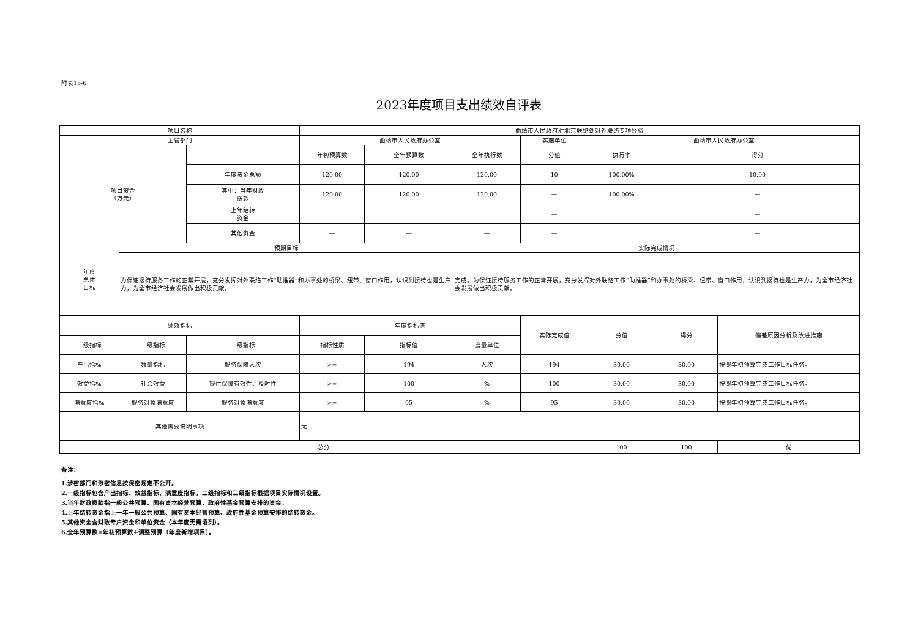附表15-6
2023年度项目支出绩效自评表
| 项目名称 | | | 曲靖市人民政府驻北京联络处对外联络专项经费 | | | | | | |
| 主管部门 | | | 曲靖市人民政府办公室 | | | 实施单位 | 曲靖市人民政府办公室 | | |
| 项目资金 （万元） | | | 年初预算数 | 全年预算数 | 全年执行数 | 分值 | 执行率 | 得分 | |
| | | 年度资金总额 | 120.00 | 120.00 | 120.00 | 10 | 100.00% | 10.00 | |
| | | 其中：当年财政 拨款 | 120.00 | 120.00 | 120.00 | — | 100.00% | — | |
| | | 上年结转 资金 | | | | — | | — | |
| | | 其他资金 | — | — | — | — | | — | |
| 年度 总体 目标 | 预期目标 | | | | 实际完成情况 | | | | |
| | 为保证接待服务工作的正常开展，充分发挥对外联络工作“助推器”和办事处的桥梁、纽带、窗口作用，认识到接待也是生产力，为全市经济社会发展做出积极贡献。 | | | | 完成。为保证接待服务工作的正常开展，充分发挥对外联络工作“助推器”和办事处的桥梁、纽带、窗口作用，认识到接待也是生产力，为全市经济社会发展做出积极贡献。 | | | | |
| 绩效指标 | | | 年度指标值 | | | 实际完成值 | 分值 | 得分 | 偏差原因分析及改进措施 |
| 一级指标 | 二级指标 | 三级指标 | 指标性质 | 指标值 | 度量单位 | | | | |
| 产出指标 | 数量指标 | 服务保障人次 | >= | 194 | 人次 | 194 | 30.00 | 30.00 | 按照年初预算完成工作目标任务。 |
| 效益指标 | 社会效益 | 提供保障有效性、及时性 | >= | 100 | % | 100 | 30.00 | 30.00 | 按照年初预算完成工作目标任务。 |
| 满意度指标 | 服务对象满意度 | 服务对象满意度 | >= | 95 | % | 95 | 30.00 | 30.00 | 按照年初预算完成工作目标任务。 |
| 其他需要说明事项 | | | 无 | | | | | | |
| 总分 | | | | | | | 100 | 100 | 优 |
备注：
1.涉密部门和涉密信息按保密规定不公开。
2.一级指标包含产出指标、效益指标、满意度指标，二级指标和三级指标根据项目实际情况设置。
3.当年财政拨款指一般公共预算、国有资本经营预算、政府性基金预算安排的资金。
4.上年结转资金指上一年一般公共预算、国有资本经营预算、政府性基金预算安排的结转资金。
5.其他资金含财政专户资金和单位资金（本年度无需填列）。
6.全年预算数=年初预算数+调整预算（年度新增项目）。